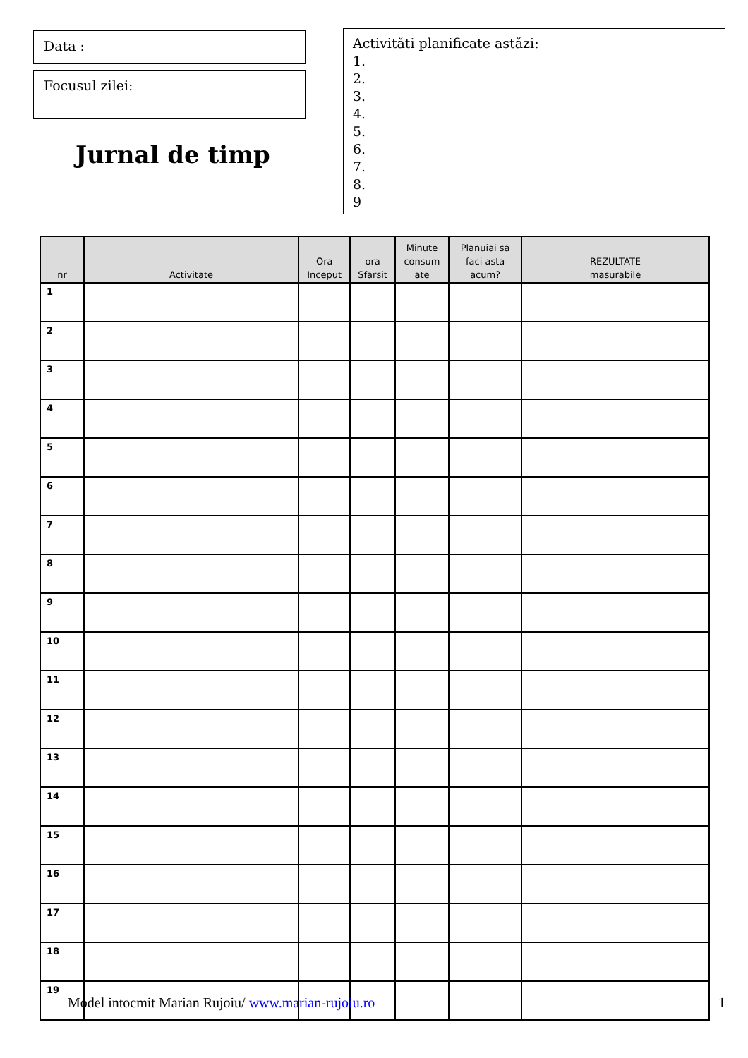Data :
Focusul zilei:
Jurnal de timp
Activitǎti planificate astǎzi:
1.
2.
3.
4.
5.
6.
7.
8.
9
| nr | Activitate | Ora Inceput | ora Sfarsit | Minute consum ate | Planuiai sa faci asta acum? | REZULTATE masurabile |
| --- | --- | --- | --- | --- | --- | --- |
| 1 | | | | | | |
| 2 | | | | | | |
| 3 | | | | | | |
| 4 | | | | | | |
| 5 | | | | | | |
| 6 | | | | | | |
| 7 | | | | | | |
| 8 | | | | | | |
| 9 | | | | | | |
| 10 | | | | | | |
| 11 | | | | | | |
| 12 | | | | | | |
| 13 | | | | | | |
| 14 | | | | | | |
| 15 | | | | | | |
| 16 | | | | | | |
| 17 | | | | | | |
| 18 | | | | | | |
| 19 | | | | | | |
Model intocmit Marian Rujoiu/ www.marian-rujoiu.ro 1